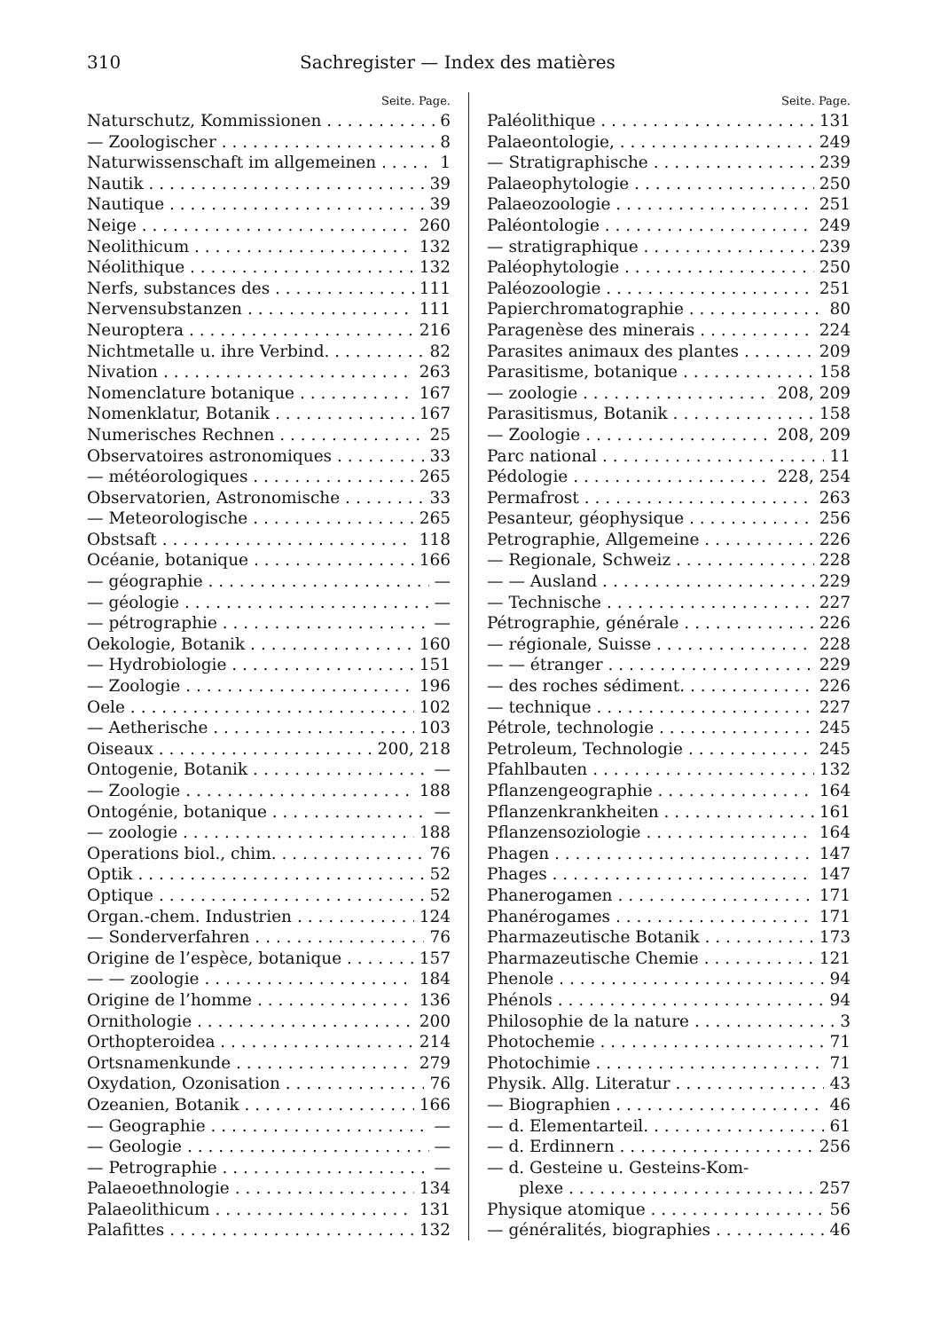310 Sachregister — Index des matières
Seite. Page.
Naturschutz, Kommissionen 6
— Zoologischer 8
Naturwissenschaft im allgemeinen 1
Nautik 39
Nautique 39
Neige 260
Neolithicum 132
Néolithique 132
Nerfs, substances des 111
Nervensubstanzen 111
Neuroptera 216
Nichtmetalle u. ihre Verbind. 82
Nivation 263
Nomenclature botanique 167
Nomenklatur, Botanik 167
Numerisches Rechnen 25
Observatoires astronomiques 33
— météorologiques 265
Observatorien, Astronomische 33
— Meteorologische 265
Obstsaft 118
Océanie, botanique 166
— géographie —
— géologie —
— pétrographie —
Oekologie, Botanik 160
— Hydrobiologie 151
— Zoologie 196
Oele 102
— Aetherische 103
Oiseaux 200, 218
Ontogenie, Botanik —
— Zoologie 188
Ontogénie, botanique —
— zoologie 188
Operations biol., chim. 76
Optik 52
Optique 52
Organ.-chem. Industrien 124
— Sonderverfahren 76
Origine de l’espèce, botanique 157
— — zoologie 184
Origine de l’homme 136
Ornithologie 200
Orthopteroidea 214
Ortsnamenkunde 279
Oxydation, Ozonisation 76
Ozeanien, Botanik 166
— Geographie —
— Geologie —
— Petrographie —
Palaeoethnologie 134
Palaeolithicum 131
Palafittes 132
Seite. Page.
Paléolithique 131
Palaeontologie, 249
— Stratigraphische 239
Palaeophytologie 250
Palaeozoologie 251
Paléontologie 249
— stratigraphique 239
Paléophytologie 250
Paléozoologie 251
Papierchromatographie 80
Paragenèse des minerais 224
Parasites animaux des plantes 209
Parasitisme, botanique 158
— zoologie 208, 209
Parasitismus, Botanik 158
— Zoologie 208, 209
Parc national 11
Pédologie 228, 254
Permafrost 263
Pesanteur, géophysique 256
Petrographie, Allgemeine 226
— Regionale, Schweiz 228
— — Ausland 229
— Technische 227
Pétrographie, générale 226
— régionale, Suisse 228
— — étranger 229
— des roches sédiment. 226
— technique 227
Pétrole, technologie 245
Petroleum, Technologie 245
Pfahlbauten 132
Pflanzengeographie 164
Pflanzenkrankheiten 161
Pflanzensoziologie 164
Phagen 147
Phages 147
Phanerogamen 171
Phanérogames 171
Pharmazeutische Botanik 173
Pharmazeutische Chemie 121
Phenole 94
Phénols 94
Philosophie de la nature 3
Photochemie 71
Photochimie 71
Physik. Allg. Literatur 43
— Biographien 46
— d. Elementarteil. 61
— d. Erdinnern 256
— d. Gesteine u. Gesteins-Kom-
plexe 257
Physique atomique 56
— généralités, biographies 46